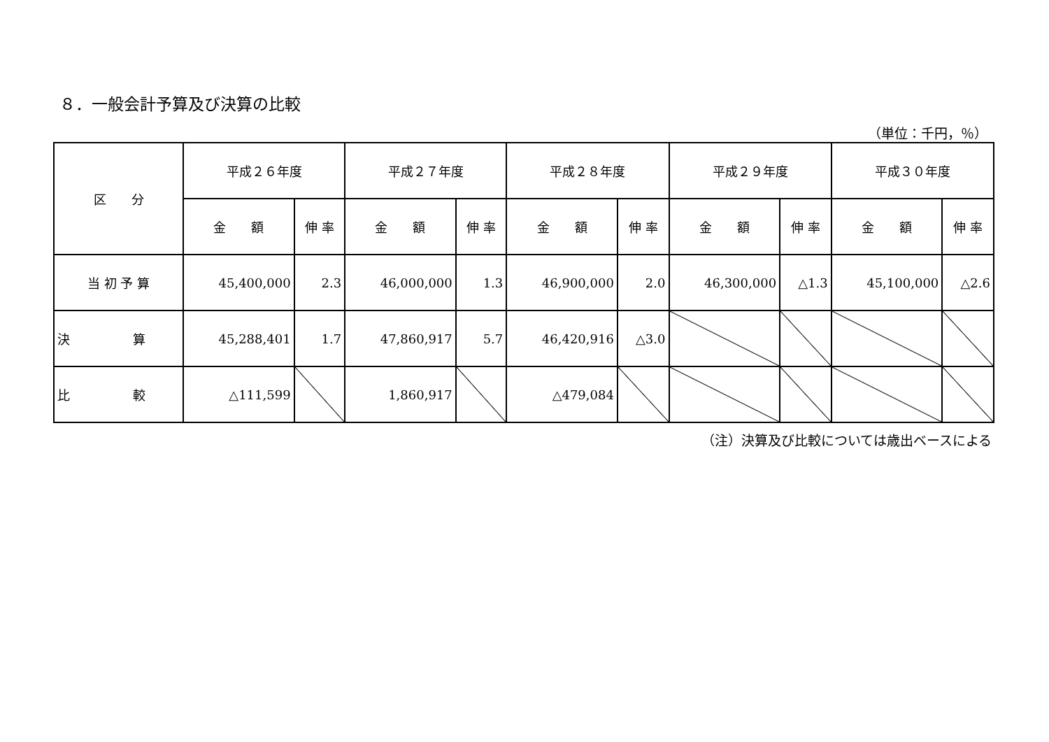８．一般会計予算及び決算の比較
（単位：千円，％）
| 区 分 | 平成２６年度 | | 平成２７年度 | | 平成２８年度 | | 平成２９年度 | | 平成３０年度 | |
| --- | --- | --- | --- | --- | --- | --- | --- | --- | --- | --- |
| | 金 額 | 伸 率 | 金 額 | 伸 率 | 金 額 | 伸 率 | 金 額 | 伸 率 | 金 額 | 伸 率 |
| 当 初 予 算 | 45,400,000 | 2.3 | 46,000,000 | 1.3 | 46,900,000 | 2.0 | 46,300,000 | △1.3 | 45,100,000 | △2.6 |
| 決 算 | 45,288,401 | 1.7 | 47,860,917 | 5.7 | 46,420,916 | △3.0 | | | | |
| 比 較 | △111,599 | | 1,860,917 | | △479,084 | | | | | |
（注）決算及び比較については歳出ベースによる